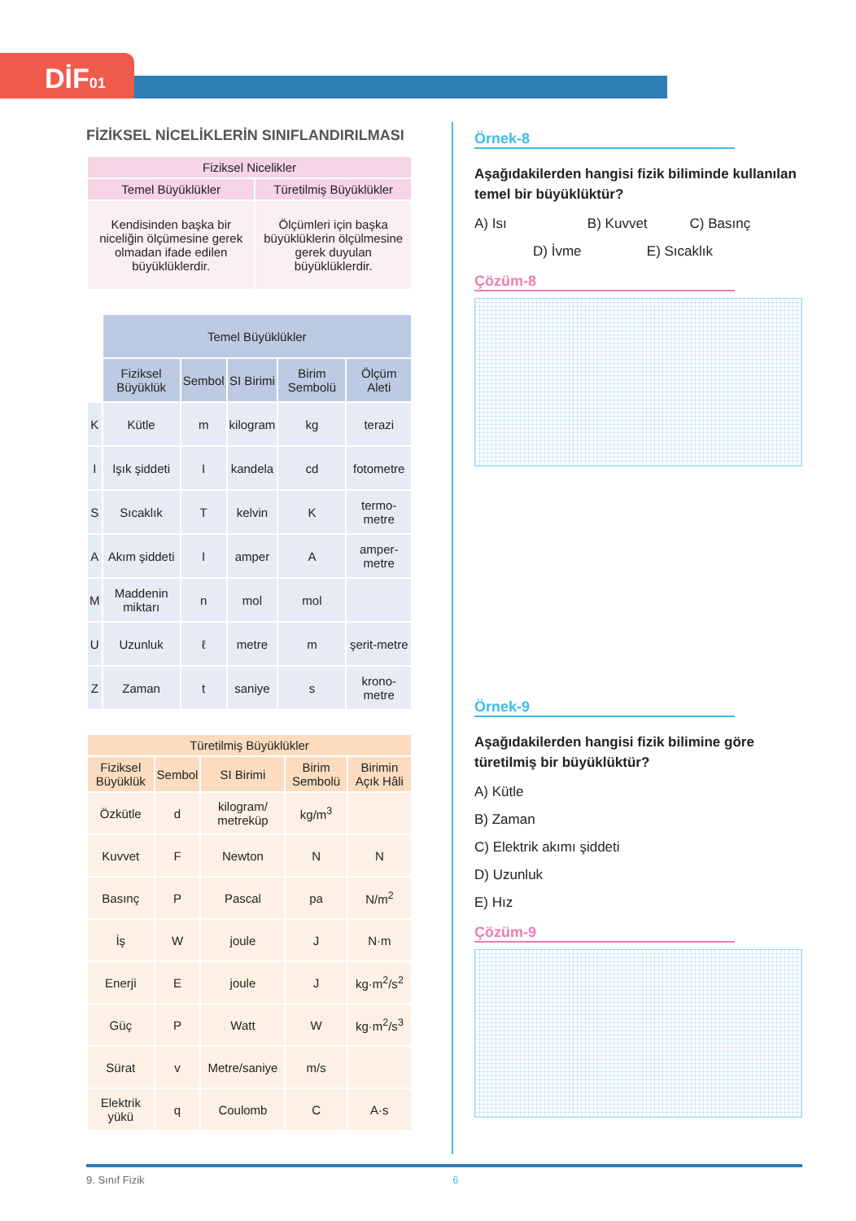DİF01
FİZİKSEL NİCELİKLERİN SINIFLANDIRILMASI
| Fiziksel Nicelikler | |
| --- | --- |
| Temel Büyüklükler | Türetilmiş Büyüklükler |
| Kendisinden başka bir niceliğin ölçümesine gerek olmadan ifade edilen büyüklüklerdir. | Ölçümleri için başka büyüklüklerin ölçülmesine gerek duyulan büyüklüklerdir. |
| | Temel Büyüklükler | | | | |
| | Fiziksel Büyüklük | Sembol | SI Birimi | Birim Sembolü | Ölçüm Aleti |
| K | Kütle | m | kilogram | kg | terazi |
| I | Işık şiddeti | I | kandela | cd | fotometre |
| S | Sıcaklık | T | kelvin | K | termo-metre |
| A | Akım şiddeti | I | amper | A | amper-metre |
| M | Maddenin miktarı | n | mol | mol | |
| U | Uzunluk | ℓ | metre | m | şerit-metre |
| Z | Zaman | t | saniye | s | krono-metre |
| Türetilmiş Büyüklükler | | | | |
| --- | --- | --- | --- | --- |
| Fiziksel Büyüklük | Sembol | SI Birimi | Birim Sembolü | Birimin Açık Hâli |
| Özkütle | d | kilogram/ metreküp | kg/m<sup>3</sup> | |
| Kuvvet | F | Newton | N | N |
| Basınç | P | Pascal | pa | N/m<sup>2</sup> |
| İş | W | joule | J | N·m |
| Enerji | E | joule | J | kg·m<sup>2</sup>/s<sup>2</sup> |
| Güç | P | Watt | W | kg·m<sup>2</sup>/s<sup>3</sup> |
| Sürat | v | Metre/saniye | m/s | |
| Elektrik yükü | q | Coulomb | C | A·s |
Örnek-8
Aşağıdakilerden hangisi fizik biliminde kullanılan temel bir büyüklüktür?
A) Isı B) Kuvvet C) Basınç
D) İvme E) Sıcaklık
Çözüm-8
Örnek-9
Aşağıdakilerden hangisi fizik bilimine göre türetilmiş bir büyüklüktür?
A) Kütle
B) Zaman
C) Elektrik akımı şiddeti
D) Uzunluk
E) Hız
Çözüm-9
9. Sınıf Fizik 6